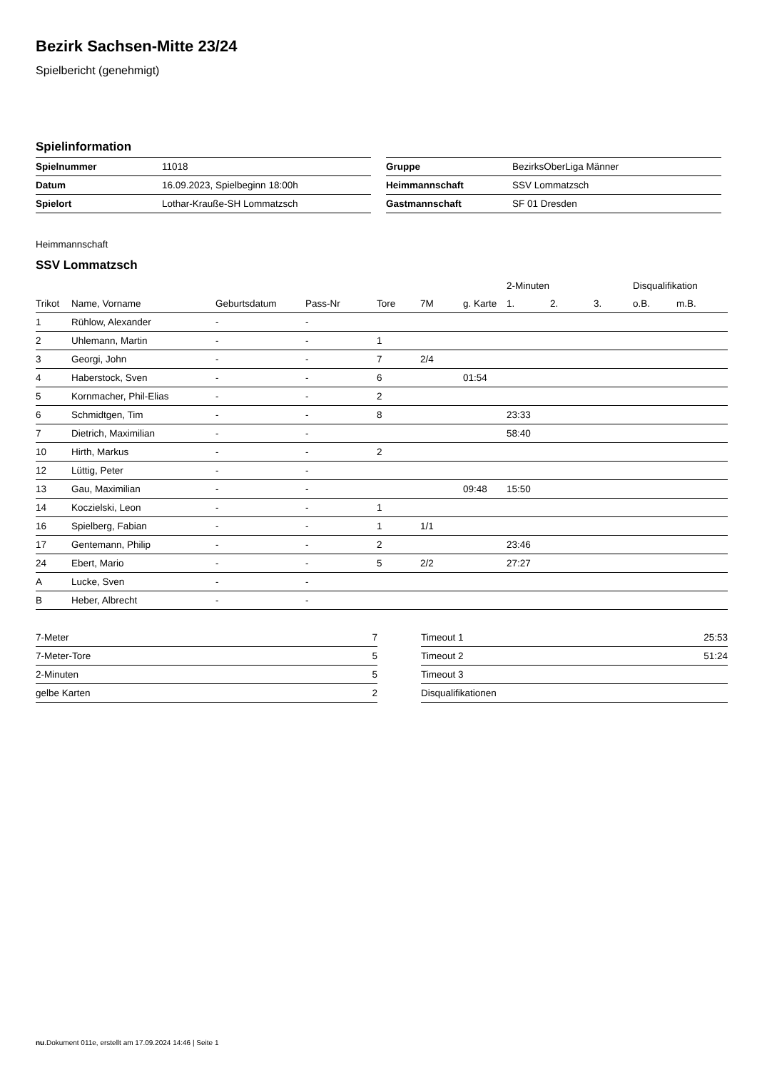Bezirk Sachsen-Mitte 23/24
Spielbericht (genehmigt)
Spielinformation
| Spielnummer | 11018 |
| Datum | 16.09.2023, Spielbeginn 18:00h |
| Spielort | Lothar-Krauße-SH Lommatzsch |
| Gruppe | BezirksOberLiga Männer |
| Heimmannschaft | SSV Lommatzsch |
| Gastmannschaft | SF 01 Dresden |
Heimmannschaft
SSV Lommatzsch
| | | | | | | | 2-Minuten | | | Disqualifikation | |
| Trikot | Name, Vorname | Geburtsdatum | Pass-Nr | Tore | 7M | g. Karte | 1. | 2. | 3. | o.B. | m.B. |
| 1 | Rühlow, Alexander | - | - | | | | | | | | |
| 2 | Uhlemann, Martin | - | - | 1 | | | | | | | |
| 3 | Georgi, John | - | - | 7 | 2/4 | | | | | | |
| 4 | Haberstock, Sven | - | - | 6 | | 01:54 | | | | | |
| 5 | Kornmacher, Phil-Elias | - | - | 2 | | | | | | | |
| 6 | Schmidtgen, Tim | - | - | 8 | | | 23:33 | | | | |
| 7 | Dietrich, Maximilian | - | - | | | | 58:40 | | | | |
| 10 | Hirth, Markus | - | - | 2 | | | | | | | |
| 12 | Lüttig, Peter | - | - | | | | | | | | |
| 13 | Gau, Maximilian | - | - | | | 09:48 | 15:50 | | | | |
| 14 | Koczielski, Leon | - | - | 1 | | | | | | | |
| 16 | Spielberg, Fabian | - | - | 1 | 1/1 | | | | | | |
| 17 | Gentemann, Philip | - | - | 2 | | | 23:46 | | | | |
| 24 | Ebert, Mario | - | - | 5 | 2/2 | | 27:27 | | | | |
| A | Lucke, Sven | - | - | | | | | | | | |
| B | Heber, Albrecht | - | - | | | | | | | | |
| 7-Meter | 7 |
| 7-Meter-Tore | 5 |
| 2-Minuten | 5 |
| gelbe Karten | 2 |
| Timeout 1 | 25:53 |
| Timeout 2 | 51:24 |
| Timeout 3 | |
| Disqualifikationen | |
nu.Dokument 011e, erstellt am 17.09.2024 14:46 | Seite 1